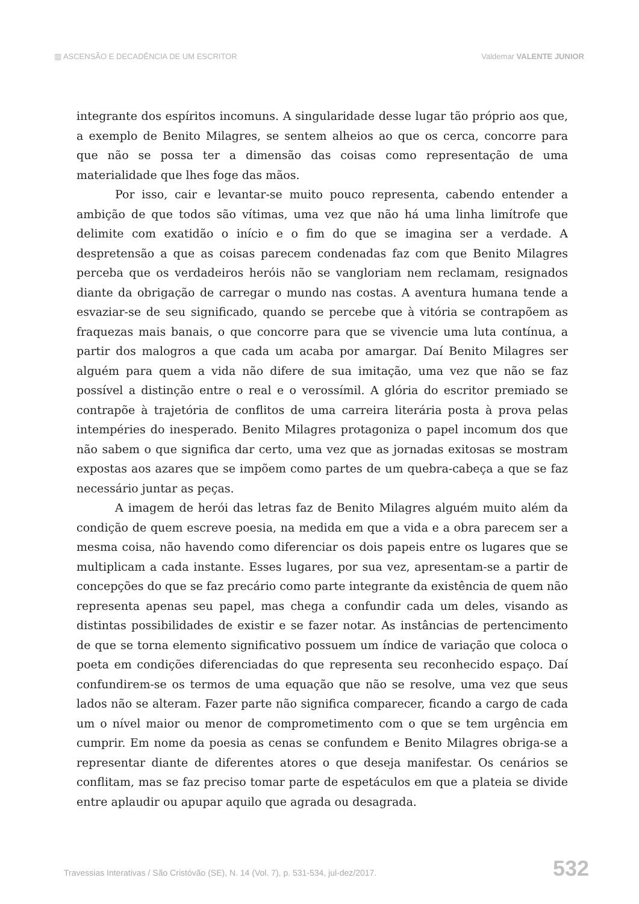▥ ASCENSÃO E DECADÊNCIA DE UM ESCRITOR Valdemar VALENTE JUNIOR
integrante dos espíritos incomuns. A singularidade desse lugar tão próprio aos que, a exemplo de Benito Milagres, se sentem alheios ao que os cerca, concorre para que não se possa ter a dimensão das coisas como representação de uma materialidade que lhes foge das mãos.
Por isso, cair e levantar-se muito pouco representa, cabendo entender a ambição de que todos são vítimas, uma vez que não há uma linha limítrofe que delimite com exatidão o início e o fim do que se imagina ser a verdade. A despretensão a que as coisas parecem condenadas faz com que Benito Milagres perceba que os verdadeiros heróis não se vangloriam nem reclamam, resignados diante da obrigação de carregar o mundo nas costas. A aventura humana tende a esvaziar-se de seu significado, quando se percebe que à vitória se contrapõem as fraquezas mais banais, o que concorre para que se vivencie uma luta contínua, a partir dos malogros a que cada um acaba por amargar. Daí Benito Milagres ser alguém para quem a vida não difere de sua imitação, uma vez que não se faz possível a distinção entre o real e o verossímil. A glória do escritor premiado se contrapõe à trajetória de conflitos de uma carreira literária posta à prova pelas intempéries do inesperado. Benito Milagres protagoniza o papel incomum dos que não sabem o que significa dar certo, uma vez que as jornadas exitosas se mostram expostas aos azares que se impõem como partes de um quebra-cabeça a que se faz necessário juntar as peças.
A imagem de herói das letras faz de Benito Milagres alguém muito além da condição de quem escreve poesia, na medida em que a vida e a obra parecem ser a mesma coisa, não havendo como diferenciar os dois papeis entre os lugares que se multiplicam a cada instante. Esses lugares, por sua vez, apresentam-se a partir de concepções do que se faz precário como parte integrante da existência de quem não representa apenas seu papel, mas chega a confundir cada um deles, visando as distintas possibilidades de existir e se fazer notar. As instâncias de pertencimento de que se torna elemento significativo possuem um índice de variação que coloca o poeta em condições diferenciadas do que representa seu reconhecido espaço. Daí confundirem-se os termos de uma equação que não se resolve, uma vez que seus lados não se alteram. Fazer parte não significa comparecer, ficando a cargo de cada um o nível maior ou menor de comprometimento com o que se tem urgência em cumprir. Em nome da poesia as cenas se confundem e Benito Milagres obriga-se a representar diante de diferentes atores o que deseja manifestar. Os cenários se conflitam, mas se faz preciso tomar parte de espetáculos em que a plateia se divide entre aplaudir ou apupar aquilo que agrada ou desagrada.
Travessias Interativas / São Cristóvão (SE), N. 14 (Vol. 7), p. 531-534, jul-dez/2017. 532